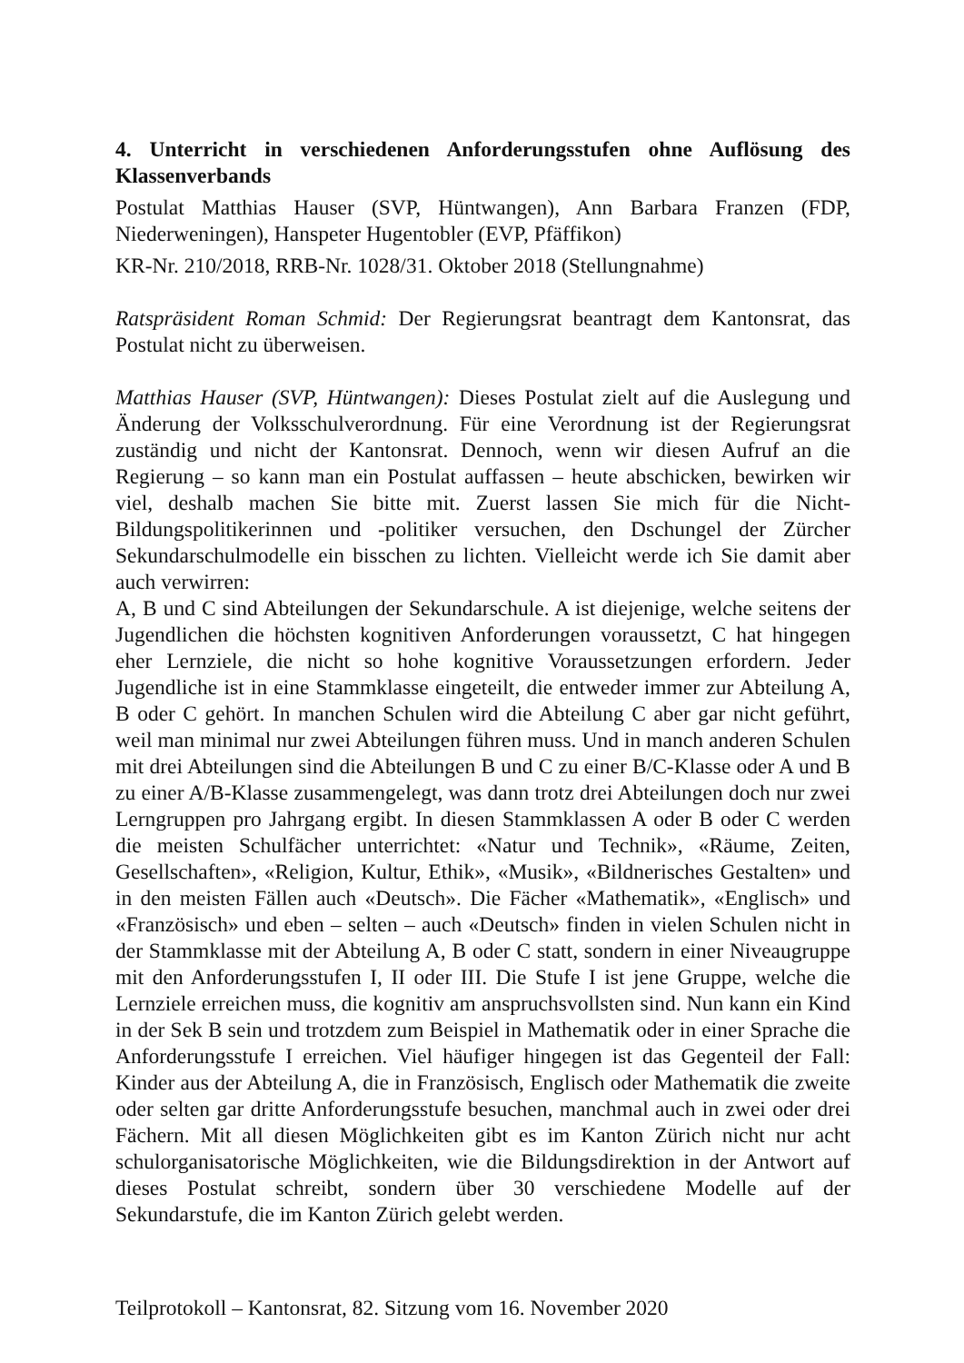4. Unterricht in verschiedenen Anforderungsstufen ohne Auflösung des Klassenverbands
Postulat Matthias Hauser (SVP, Hüntwangen), Ann Barbara Franzen (FDP, Niederweningen), Hanspeter Hugentobler (EVP, Pfäffikon)
KR-Nr. 210/2018, RRB-Nr. 1028/31. Oktober 2018 (Stellungnahme)
Ratspräsident Roman Schmid: Der Regierungsrat beantragt dem Kantonsrat, das Postulat nicht zu überweisen.
Matthias Hauser (SVP, Hüntwangen): Dieses Postulat zielt auf die Auslegung und Änderung der Volksschulverordnung. Für eine Verordnung ist der Regierungsrat zuständig und nicht der Kantonsrat. Dennoch, wenn wir diesen Aufruf an die Regierung – so kann man ein Postulat auffassen – heute abschicken, bewirken wir viel, deshalb machen Sie bitte mit. Zuerst lassen Sie mich für die Nicht-Bildungspolitikerinnen und -politiker versuchen, den Dschungel der Zürcher Sekundarschulmodelle ein bisschen zu lichten. Vielleicht werde ich Sie damit aber auch verwirren:
A, B und C sind Abteilungen der Sekundarschule. A ist diejenige, welche seitens der Jugendlichen die höchsten kognitiven Anforderungen voraussetzt, C hat hingegen eher Lernziele, die nicht so hohe kognitive Voraussetzungen erfordern. Jeder Jugendliche ist in eine Stammklasse eingeteilt, die entweder immer zur Abteilung A, B oder C gehört. In manchen Schulen wird die Abteilung C aber gar nicht geführt, weil man minimal nur zwei Abteilungen führen muss. Und in manch anderen Schulen mit drei Abteilungen sind die Abteilungen B und C zu einer B/C-Klasse oder A und B zu einer A/B-Klasse zusammengelegt, was dann trotz drei Abteilungen doch nur zwei Lerngruppen pro Jahrgang ergibt. In diesen Stammklassen A oder B oder C werden die meisten Schulfächer unterrichtet: «Natur und Technik», «Räume, Zeiten, Gesellschaften», «Religion, Kultur, Ethik», «Musik», «Bildnerisches Gestalten» und in den meisten Fällen auch «Deutsch». Die Fächer «Mathematik», «Englisch» und «Französisch» und eben – selten – auch «Deutsch» finden in vielen Schulen nicht in der Stammklasse mit der Abteilung A, B oder C statt, sondern in einer Niveaugruppe mit den Anforderungsstufen I, II oder III. Die Stufe I ist jene Gruppe, welche die Lernziele erreichen muss, die kognitiv am anspruchsvollsten sind. Nun kann ein Kind in der Sek B sein und trotzdem zum Beispiel in Mathematik oder in einer Sprache die Anforderungsstufe I erreichen. Viel häufiger hingegen ist das Gegenteil der Fall: Kinder aus der Abteilung A, die in Französisch, Englisch oder Mathematik die zweite oder selten gar dritte Anforderungsstufe besuchen, manchmal auch in zwei oder drei Fächern. Mit all diesen Möglichkeiten gibt es im Kanton Zürich nicht nur acht schulorganisatorische Möglichkeiten, wie die Bildungsdirektion in der Antwort auf dieses Postulat schreibt, sondern über 30 verschiedene Modelle auf der Sekundarstufe, die im Kanton Zürich gelebt werden.
Teilprotokoll – Kantonsrat, 82. Sitzung vom 16. November 2020